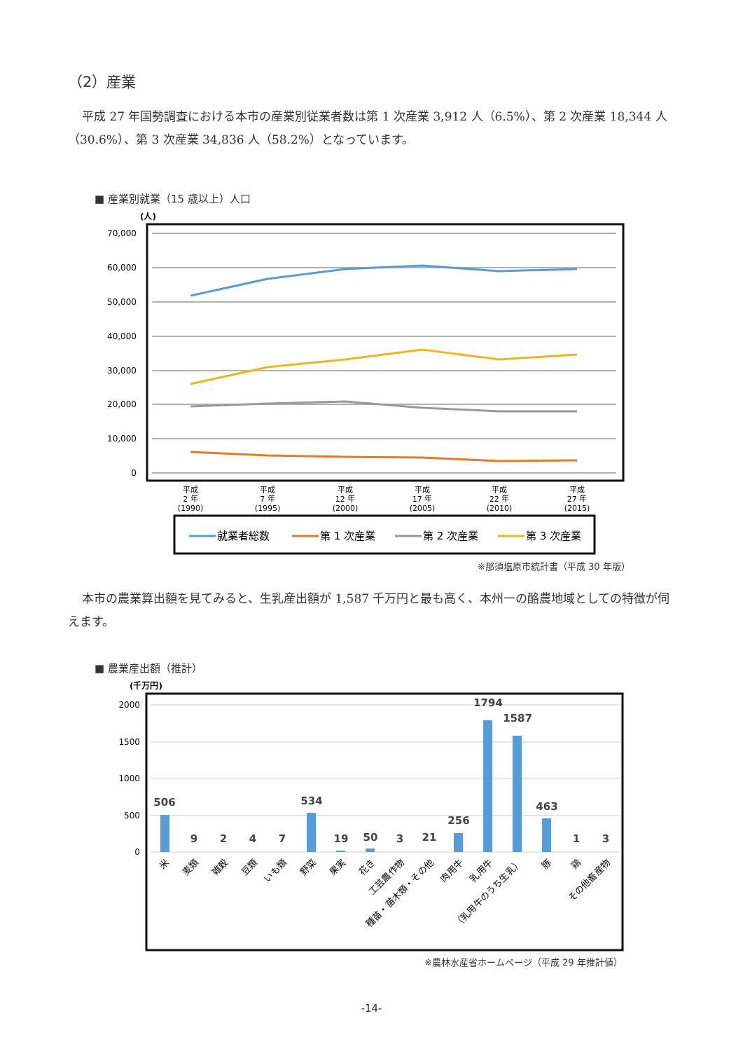（2）産業
平成 27 年国勢調査における本市の産業別従業者数は第 1 次産業 3,912 人（6.5%）、第 2 次産業 18,344 人（30.6%）、第 3 次産業 34,836 人（58.2%）となっています。
■ 産業別就業（15 歳以上）人口
(人)
70,000
60,000
50,000
40,000
30,000
20,000
10,000
0
平成
2 年
(1990)
平成
7 年
(1995)
平成
12 年
(2000)
平成
17 年
(2005)
平成
22 年
(2010)
平成
27 年
(2015)
就業者総数
第 1 次産業
第 2 次産業
第 3 次産業
※那須塩原市統計書（平成 30 年版）
本市の農業算出額を見てみると、生乳産出額が 1,587 千万円と最も高く、本州一の酪農地域としての特徴が伺えます。
■ 農業産出額（推計）
(千万円)
2000
1500
1000
500
0
506
9
2
4
7
534
19
50
3
21
256
1794
1587
463
1
3
米
麦類
雑穀
豆類
いも類
野菜
果実
花き
工芸農作物
種苗・苗木類・その他
肉用牛
乳用牛
（乳用牛のうち生乳）
豚
鶏
その他畜産物
※農林水産省ホームページ（平成 29 年推計値）
-14-